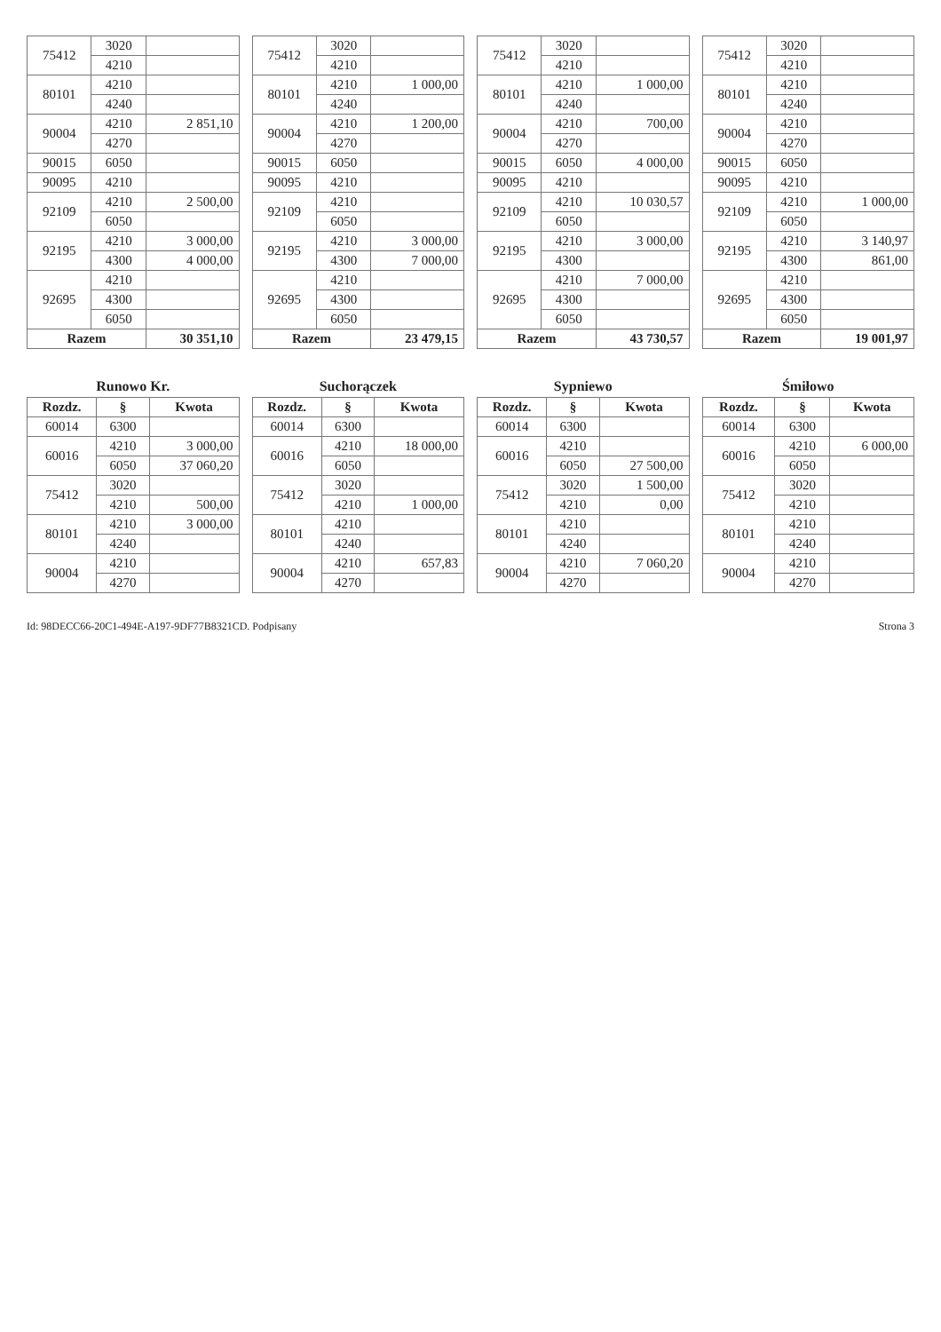| 75412 | 3020 | |
| | 4210 | |
| 80101 | 4210 | |
| | 4240 | |
| 90004 | 4210 | 2 851,10 |
| | 4270 | |
| 90015 | 6050 | |
| 90095 | 4210 | |
| 92109 | 4210 | 2 500,00 |
| | 6050 | |
| 92195 | 4210 | 3 000,00 |
| | 4300 | 4 000,00 |
| 92695 | 4210 | |
| | 4300 | |
| | 6050 | |
| Razem | | 30 351,10 |
| 75412 | 3020 | |
| | 4210 | |
| 80101 | 4210 | 1 000,00 |
| | 4240 | |
| 90004 | 4210 | 1 200,00 |
| | 4270 | |
| 90015 | 6050 | |
| 90095 | 4210 | |
| 92109 | 4210 | |
| | 6050 | |
| 92195 | 4210 | 3 000,00 |
| | 4300 | 7 000,00 |
| 92695 | 4210 | |
| | 4300 | |
| | 6050 | |
| Razem | | 23 479,15 |
| 75412 | 3020 | |
| | 4210 | |
| 80101 | 4210 | 1 000,00 |
| | 4240 | |
| 90004 | 4210 | 700,00 |
| | 4270 | |
| 90015 | 6050 | 4 000,00 |
| 90095 | 4210 | |
| 92109 | 4210 | 10 030,57 |
| | 6050 | |
| 92195 | 4210 | 3 000,00 |
| | 4300 | |
| 92695 | 4210 | 7 000,00 |
| | 4300 | |
| | 6050 | |
| Razem | | 43 730,57 |
| 75412 | 3020 | |
| | 4210 | |
| 80101 | 4210 | |
| | 4240 | |
| 90004 | 4210 | |
| | 4270 | |
| 90015 | 6050 | |
| 90095 | 4210 | |
| 92109 | 4210 | 1 000,00 |
| | 6050 | |
| 92195 | 4210 | 3 140,97 |
| | 4300 | 861,00 |
| 92695 | 4210 | |
| | 4300 | |
| | 6050 | |
| Razem | | 19 001,97 |
Runowo Kr.
| Rozdz. | § | Kwota |
| --- | --- | --- |
| 60014 | 6300 | |
| 60016 | 4210 | 3 000,00 |
| | 6050 | 37 060,20 |
| 75412 | 3020 | |
| | 4210 | 500,00 |
| 80101 | 4210 | 3 000,00 |
| | 4240 | |
| 90004 | 4210 | |
| | 4270 | |
Suchorączek
| Rozdz. | § | Kwota |
| --- | --- | --- |
| 60014 | 6300 | |
| 60016 | 4210 | 18 000,00 |
| | 6050 | |
| 75412 | 3020 | |
| | 4210 | 1 000,00 |
| 80101 | 4210 | |
| | 4240 | |
| 90004 | 4210 | 657,83 |
| | 4270 | |
Sypniewo
| Rozdz. | § | Kwota |
| --- | --- | --- |
| 60014 | 6300 | |
| 60016 | 4210 | |
| | 6050 | 27 500,00 |
| 75412 | 3020 | 1 500,00 |
| | 4210 | 0,00 |
| 80101 | 4210 | |
| | 4240 | |
| 90004 | 4210 | 7 060,20 |
| | 4270 | |
Śmiłowo
| Rozdz. | § | Kwota |
| --- | --- | --- |
| 60014 | 6300 | |
| 60016 | 4210 | 6 000,00 |
| | 6050 | |
| 75412 | 3020 | |
| | 4210 | |
| 80101 | 4210 | |
| | 4240 | |
| 90004 | 4210 | |
| | 4270 | |
Id: 98DECC66-20C1-494E-A197-9DF77B8321CD. Podpisany Strona 3